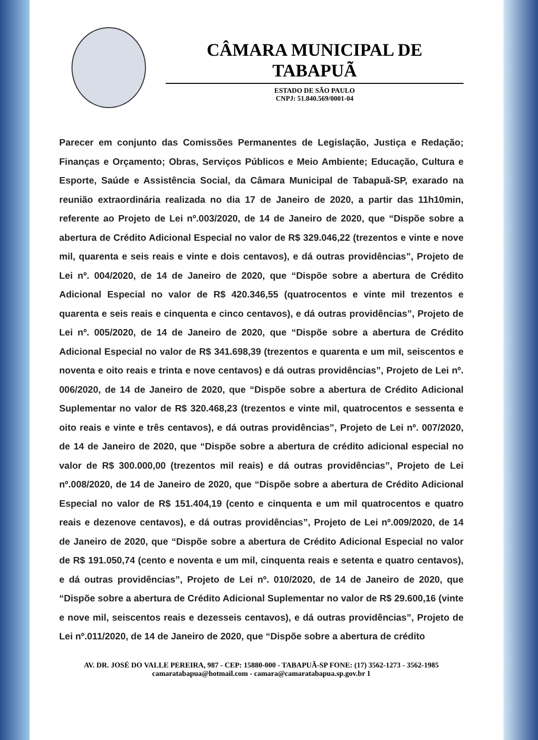CÂMARA MUNICIPAL DE TABAPUÃ
ESTADO DE SÃO PAULO
CNPJ: 51.840.569/0001-04
Parecer em conjunto das Comissões Permanentes de Legislação, Justiça e Redação; Finanças e Orçamento; Obras, Serviços Públicos e Meio Ambiente; Educação, Cultura e Esporte, Saúde e Assistência Social, da Câmara Municipal de Tabapuã-SP, exarado na reunião extraordinária realizada no dia 17 de Janeiro de 2020, a partir das 11h10min, referente ao Projeto de Lei nº.003/2020, de 14 de Janeiro de 2020, que “Dispõe sobre a abertura de Crédito Adicional Especial no valor de R$ 329.046,22 (trezentos e vinte e nove mil, quarenta e seis reais e vinte e dois centavos), e dá outras providências”, Projeto de Lei nº. 004/2020, de 14 de Janeiro de 2020, que “Dispõe sobre a abertura de Crédito Adicional Especial no valor de R$ 420.346,55 (quatrocentos e vinte mil trezentos e quarenta e seis reais e cinquenta e cinco centavos), e dá outras providências”, Projeto de Lei nº. 005/2020, de 14 de Janeiro de 2020, que “Dispõe sobre a abertura de Crédito Adicional Especial no valor de R$ 341.698,39 (trezentos e quarenta e um mil, seiscentos e noventa e oito reais e trinta e nove centavos) e dá outras providências”, Projeto de Lei nº. 006/2020, de 14 de Janeiro de 2020, que “Dispõe sobre a abertura de Crédito Adicional Suplementar no valor de R$ 320.468,23 (trezentos e vinte mil, quatrocentos e sessenta e oito reais e vinte e três centavos), e dá outras providências”, Projeto de Lei nº. 007/2020, de 14 de Janeiro de 2020, que “Dispõe sobre a abertura de crédito adicional especial no valor de R$ 300.000,00 (trezentos mil reais) e dá outras providências”, Projeto de Lei nº.008/2020, de 14 de Janeiro de 2020, que “Dispõe sobre a abertura de Crédito Adicional Especial no valor de R$ 151.404,19 (cento e cinquenta e um mil quatrocentos e quatro reais e dezenove centavos), e dá outras providências”, Projeto de Lei nº.009/2020, de 14 de Janeiro de 2020, que “Dispõe sobre a abertura de Crédito Adicional Especial no valor de R$ 191.050,74 (cento e noventa e um mil, cinquenta reais e setenta e quatro centavos), e dá outras providências”, Projeto de Lei nº. 010/2020, de 14 de Janeiro de 2020, que “Dispõe sobre a abertura de Crédito Adicional Suplementar no valor de R$ 29.600,16 (vinte e nove mil, seiscentos reais e dezesseis centavos), e dá outras providências”, Projeto de Lei nº.011/2020, de 14 de Janeiro de 2020, que “Dispõe sobre a abertura de crédito
AV. DR. JOSÉ DO VALLE PEREIRA, 987 - CEP: 15880-000 - TABAPUÃ-SP FONE: (17) 3562-1273 - 3562-1985
camaratabapua@hotmail.com - camara@camaratabapua.sp.gov.br 1